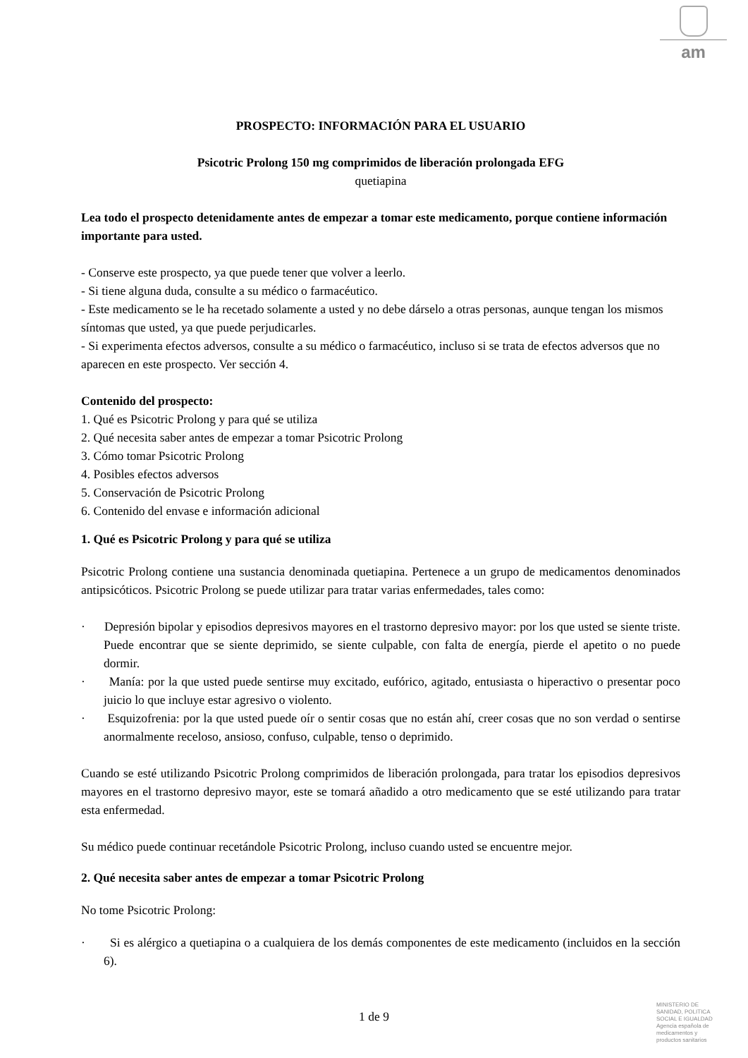am
PROSPECTO: INFORMACIÓN PARA EL USUARIO
Psicotric Prolong 150 mg comprimidos de liberación prolongada EFG
quetiapina
Lea todo el prospecto detenidamente antes de empezar a tomar este medicamento, porque contiene información importante para usted.
- Conserve este prospecto, ya que puede tener que volver a leerlo.
- Si tiene alguna duda, consulte a su médico o farmacéutico.
- Este medicamento se le ha recetado solamente a usted y no debe dárselo a otras personas, aunque tengan los mismos síntomas que usted, ya que puede perjudicarles.
- Si experimenta efectos adversos, consulte a su médico o farmacéutico, incluso si se trata de efectos adversos que no aparecen en este prospecto. Ver sección 4.
Contenido del prospecto:
1. Qué es Psicotric Prolong y para qué se utiliza
2. Qué necesita saber antes de empezar a tomar Psicotric Prolong
3. Cómo tomar Psicotric Prolong
4. Posibles efectos adversos
5. Conservación de Psicotric Prolong
6. Contenido del envase e información adicional
1. Qué es Psicotric Prolong y para qué se utiliza
Psicotric Prolong contiene una sustancia denominada quetiapina. Pertenece a un grupo de medicamentos denominados antipsicóticos. Psicotric Prolong se puede utilizar para tratar varias enfermedades, tales como:
· Depresión bipolar y episodios depresivos mayores en el trastorno depresivo mayor: por los que usted se siente triste. Puede encontrar que se siente deprimido, se siente culpable, con falta de energía, pierde el apetito o no puede dormir.
· Manía: por la que usted puede sentirse muy excitado, eufórico, agitado, entusiasta o hiperactivo o presentar poco juicio lo que incluye estar agresivo o violento.
· Esquizofrenia: por la que usted puede oír o sentir cosas que no están ahí, creer cosas que no son verdad o sentirse anormalmente receloso, ansioso, confuso, culpable, tenso o deprimido.
Cuando se esté utilizando Psicotric Prolong comprimidos de liberación prolongada, para tratar los episodios depresivos mayores en el trastorno depresivo mayor, este se tomará añadido a otro medicamento que se esté utilizando para tratar esta enfermedad.
Su médico puede continuar recetándole Psicotric Prolong, incluso cuando usted se encuentre mejor.
2. Qué necesita saber antes de empezar a tomar Psicotric Prolong
No tome Psicotric Prolong:
· Si es alérgico a quetiapina o a cualquiera de los demás componentes de este medicamento (incluidos en la sección 6).
1 de 9
MINISTERIO DE
SANIDAD, POLITICA
SOCIAL E IGUALDAD
Agencia española de
medicamentos y
productos sanitarios